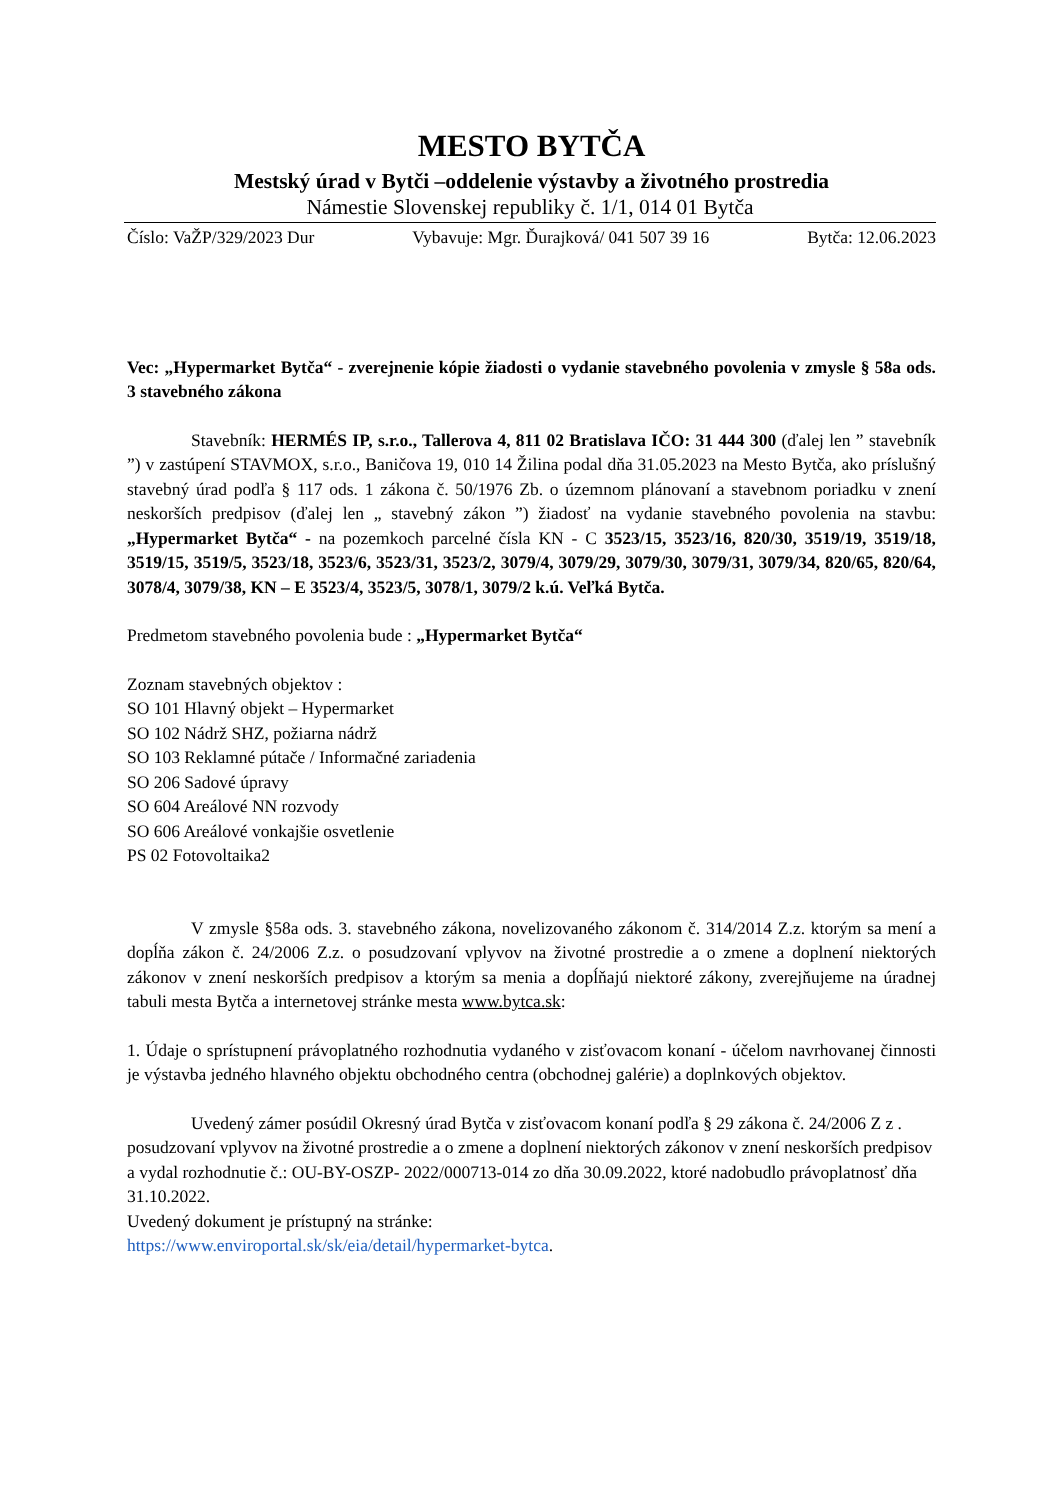MESTO BYTČA
Mestský úrad v Bytči –oddelenie výstavby a životného prostredia
Námestie Slovenskej republiky č. 1/1, 014 01 Bytča
Číslo: VaŽP/329/2023 Dur Vybavuje: Mgr. Ďurajková/ 041 507 39 16 Bytča: 12.06.2023
Vec: „Hypermarket Bytča“ - zverejnenie kópie žiadosti o vydanie stavebného povolenia v zmysle § 58a ods. 3 stavebného zákona
Stavebník: HERMÉS IP, s.r.o., Tallerova 4, 811 02 Bratislava IČO: 31 444 300 (ďalej len ” stavebník ”) v zastúpení STAVMOX, s.r.o., Baničova 19, 010 14 Žilina podal dňa 31.05.2023 na Mesto Bytča, ako príslušný stavebný úrad podľa § 117 ods. 1 zákona č. 50/1976 Zb. o územnom plánovaní a stavebnom poriadku v znení neskorších predpisov (ďalej len „ stavebný zákon ”) žiadosť na vydanie stavebného povolenia na stavbu: „Hypermarket Bytča“ - na pozemkoch parcelné čísla KN - C 3523/15, 3523/16, 820/30, 3519/19, 3519/18, 3519/15, 3519/5, 3523/18, 3523/6, 3523/31, 3523/2, 3079/4, 3079/29, 3079/30, 3079/31, 3079/34, 820/65, 820/64, 3078/4, 3079/38, KN – E 3523/4, 3523/5, 3078/1, 3079/2 k.ú. Veľká Bytča.
Predmetom stavebného povolenia bude : „Hypermarket Bytča“
Zoznam stavebných objektov :
SO 101 Hlavný objekt – Hypermarket
SO 102 Nádrž SHZ, požiarna nádrž
SO 103 Reklamné pútače / Informačné zariadenia
SO 206 Sadové úpravy
SO 604 Areálové NN rozvody
SO 606 Areálové vonkajšie osvetlenie
PS 02 Fotovoltaika2
V zmysle §58a ods. 3. stavebného zákona, novelizovaného zákonom č. 314/2014 Z.z. ktorým sa mení a dopĺňa zákon č. 24/2006 Z.z. o posudzovaní vplyvov na životné prostredie a o zmene a doplnení niektorých zákonov v znení neskorších predpisov a ktorým sa menia a dopĺňajú niektoré zákony, zverejňujeme na úradnej tabuli mesta Bytča a internetovej stránke mesta www.bytca.sk:
1. Údaje o sprístupnení právoplatného rozhodnutia vydaného v zisťovacom konaní - účelom navrhovanej činnosti je výstavba jedného hlavného objektu obchodného centra (obchodnej galérie) a doplnkových objektov.
Uvedený zámer posúdil Okresný úrad Bytča v zisťovacom konaní podľa § 29 zákona č. 24/2006 Z z . posudzovaní vplyvov na životné prostredie a o zmene a doplnení niektorých zákonov v znení neskorších predpisov a vydal rozhodnutie č.: OU-BY-OSZP- 2022/000713-014 zo dňa 30.09.2022, ktoré nadobudlo právoplatnosť dňa 31.10.2022.
Uvedený dokument je prístupný na stránke:
https://www.enviroportal.sk/sk/eia/detail/hypermarket-bytca.